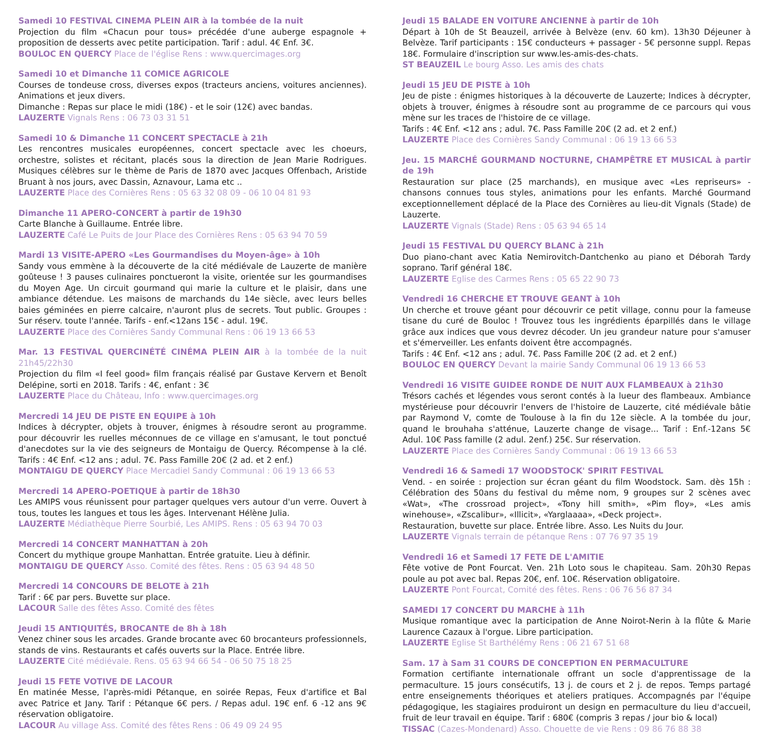Samedi 10 FESTIVAL CINEMA PLEIN AIR à la tombée de la nuit
Projection du film «Chacun pour tous» précédée d'une auberge espagnole + proposition de desserts avec petite participation. Tarif : adul. 4€ Enf. 3€.
BOULOC EN QUERCY Place de l'église Rens : www.quercimages.org
Samedi 10 et Dimanche 11 COMICE AGRICOLE
Courses de tondeuse cross, diverses expos (tracteurs anciens, voitures anciennes). Animations et jeux divers.
Dimanche : Repas sur place le midi (18€) - et le soir (12€) avec bandas.
LAUZERTE Vignals Rens : 06 73 03 31 51
Samedi 10 & Dimanche 11 CONCERT SPECTACLE à 21h
Les rencontres musicales européennes, concert spectacle avec les choeurs, orchestre, solistes et récitant, placés sous la direction de Jean Marie Rodrigues. Musiques célèbres sur le thème de Paris de 1870 avec Jacques Offenbach, Aristide Bruant à nos jours, avec Dassin, Aznavour, Lama etc ..
LAUZERTE Place des Cornières Rens : 05 63 32 08 09 - 06 10 04 81 93
Dimanche 11 APERO-CONCERT à partir de 19h30
Carte Blanche à Guillaume. Entrée libre.
LAUZERTE Café Le Puits de Jour Place des Cornières Rens : 05 63 94 70 59
Mardi 13 VISITE-APERO «Les Gourmandises du Moyen-âge» à 10h
Sandy vous emmène à la découverte de la cité médiévale de Lauzerte de manière goûteuse ! 3 pauses culinaires ponctueront la visite, orientée sur les gourmandises du Moyen Age. Un circuit gourmand qui marie la culture et le plaisir, dans une ambiance détendue. Les maisons de marchands du 14e siècle, avec leurs belles baies géminées en pierre calcaire, n'auront plus de secrets. Tout public. Groupes : Sur réserv. toute l'année. Tarifs - enf.<12ans 15€ - adul. 19€.
LAUZERTE Place des Cornières Sandy Communal Rens : 06 19 13 66 53
Mar. 13 FESTIVAL QUERCINÉTÉ CINÉMA PLEIN AIR à la tombée de la nuit 21h45/22h30
Projection du film «I feel good» film français réalisé par Gustave Kervern et Benoît Delépine, sorti en 2018. Tarifs : 4€, enfant : 3€
LAUZERTE Place du Château, Info : www.quercimages.org
Mercredi 14 JEU DE PISTE EN EQUIPE à 10h
Indices à décrypter, objets à trouver, énigmes à résoudre seront au programme. pour découvrir les ruelles méconnues de ce village en s'amusant, le tout ponctué d'anecdotes sur la vie des seigneurs de Montaigu de Quercy. Récompense à la clé. Tarifs : 4€ Enf. <12 ans ; adul. 7€. Pass Famille 20€ (2 ad. et 2 enf.)
MONTAIGU DE QUERCY Place Mercadiel Sandy Communal : 06 19 13 66 53
Mercredi 14 APERO-POETIQUE à partir de 18h30
Les AMIPS vous réunissent pour partager quelques vers autour d'un verre. Ouvert à tous, toutes les langues et tous les âges. Intervenant Hélène Julia.
LAUZERTE Médiathèque Pierre Sourbié, Les AMIPS. Rens : 05 63 94 70 03
Mercredi 14 CONCERT MANHATTAN à 20h
Concert du mythique groupe Manhattan. Entrée gratuite. Lieu à définir.
MONTAIGU DE QUERCY Asso. Comité des fêtes. Rens : 05 63 94 48 50
Mercredi 14 CONCOURS DE BELOTE à 21h
Tarif : 6€ par pers. Buvette sur place.
LACOUR Salle des fêtes Asso. Comité des fêtes
Jeudi 15 ANTIQUITÉS, BROCANTE de 8h à 18h
Venez chiner sous les arcades. Grande brocante avec 60 brocanteurs professionnels, stands de vins. Restaurants et cafés ouverts sur la Place. Entrée libre.
LAUZERTE Cité médiévale. Rens. 05 63 94 66 54 - 06 50 75 18 25
Jeudi 15 FETE VOTIVE DE LACOUR
En matinée Messe, l'après-midi Pétanque, en soirée Repas, Feux d'artifice et Bal avec Patrice et Jany. Tarif : Pétanque 6€ pers. / Repas adul. 19€ enf. 6 -12 ans 9€ réservation obligatoire.
LACOUR Au village Ass. Comité des fêtes Rens : 06 49 09 24 95
Jeudi 15 BALADE EN VOITURE ANCIENNE à partir de 10h
Départ à 10h de St Beauzeil, arrivée à Belvèze (env. 60 km). 13h30 Déjeuner à Belvèze. Tarif participants : 15€ conducteurs + passager - 5€ personne suppl. Repas 18€. Formulaire d'inscription sur www.les-amis-des-chats.
ST BEAUZEIL Le bourg Asso. Les amis des chats
Jeudi 15 JEU DE PISTE à 10h
Jeu de piste : énigmes historiques à la découverte de Lauzerte; Indices à décrypter, objets à trouver, énigmes à résoudre sont au programme de ce parcours qui vous mène sur les traces de l'histoire de ce village.
Tarifs : 4€ Enf. <12 ans ; adul. 7€. Pass Famille 20€ (2 ad. et 2 enf.)
LAUZERTE Place des Cornières Sandy Communal : 06 19 13 66 53
Jeu. 15 MARCHÉ GOURMAND NOCTURNE, CHAMPÊTRE ET MUSICAL à partir de 19h
Restauration sur place (25 marchands), en musique avec «Les repriseurs» - chansons connues tous styles, animations pour les enfants. Marché Gourmand exceptionnellement déplacé de la Place des Cornières au lieu-dit Vignals (Stade) de Lauzerte.
LAUZERTE Vignals (Stade) Rens : 05 63 94 65 14
Jeudi 15 FESTIVAL DU QUERCY BLANC à 21h
Duo piano-chant avec Katia Nemirovitch-Dantchenko au piano et Déborah Tardy soprano. Tarif général 18€.
LAUZERTE Eglise des Carmes Rens : 05 65 22 90 73
Vendredi 16 CHERCHE ET TROUVE GEANT à 10h
Un cherche et trouve géant pour découvrir ce petit village, connu pour la fameuse tisane du curé de Bouloc ! Trouvez tous les ingrédients éparpillés dans le village grâce aux indices que vous devrez décoder. Un jeu grandeur nature pour s'amuser et s'émerveiller. Les enfants doivent être accompagnés.
Tarifs : 4€ Enf. <12 ans ; adul. 7€. Pass Famille 20€ (2 ad. et 2 enf.)
BOULOC EN QUERCY Devant la mairie Sandy Communal 06 19 13 66 53
Vendredi 16 VISITE GUIDEE RONDE DE NUIT AUX FLAMBEAUX à 21h30
Trésors cachés et légendes vous seront contés à la lueur des flambeaux. Ambiance mystérieuse pour découvrir l'envers de l'histoire de Lauzerte, cité médiévale bâtie par Raymond V, comte de Toulouse à la fin du 12e siècle. A la tombée du jour, quand le brouhaha s'atténue, Lauzerte change de visage... Tarif : Enf.-12ans 5€ Adul. 10€ Pass famille (2 adul. 2enf.) 25€. Sur réservation.
LAUZERTE Place des Cornières Sandy Communal : 06 19 13 66 53
Vendredi 16 & Samedi 17 WOODSTOCK' SPIRIT FESTIVAL
Vend. - en soirée : projection sur écran géant du film Woodstock. Sam. dès 15h : Célébration des 50ans du festival du même nom, 9 groupes sur 2 scènes avec «Wat», «The crossroad project», «Tony hill smith», «Pim floy», «Les amis winehouse», «Zscalibur», «Illicit», «Yarglaaaa», «Deck project».
Restauration, buvette sur place. Entrée libre. Asso. Les Nuits du Jour.
LAUZERTE Vignals terrain de pétanque Rens : 07 76 97 35 19
Vendredi 16 et Samedi 17 FETE DE L'AMITIE
Fête votive de Pont Fourcat. Ven. 21h Loto sous le chapiteau. Sam. 20h30 Repas poule au pot avec bal. Repas 20€, enf. 10€. Réservation obligatoire.
LAUZERTE Pont Fourcat, Comité des fêtes. Rens : 06 76 56 87 34
SAMEDI 17 CONCERT DU MARCHE à 11h
Musique romantique avec la participation de Anne Noirot-Nerin à la flûte & Marie Laurence Cazaux à l'orgue. Libre participation.
LAUZERTE Eglise St Barthélémy Rens : 06 21 67 51 68
Sam. 17 à Sam 31 COURS DE CONCEPTION EN PERMACULTURE
Formation certifiante internationale offrant un socle d'apprentissage de la permaculture. 15 jours consécutifs, 13 j. de cours et 2 j. de repos. Temps partagé entre enseignements théoriques et ateliers pratiques. Accompagnés par l'équipe pédagogique, les stagiaires produiront un design en permaculture du lieu d'accueil, fruit de leur travail en équipe. Tarif : 680€ (compris 3 repas / jour bio & local)
TISSAC (Cazes-Mondenard) Asso. Chouette de vie Rens : 09 86 76 88 38